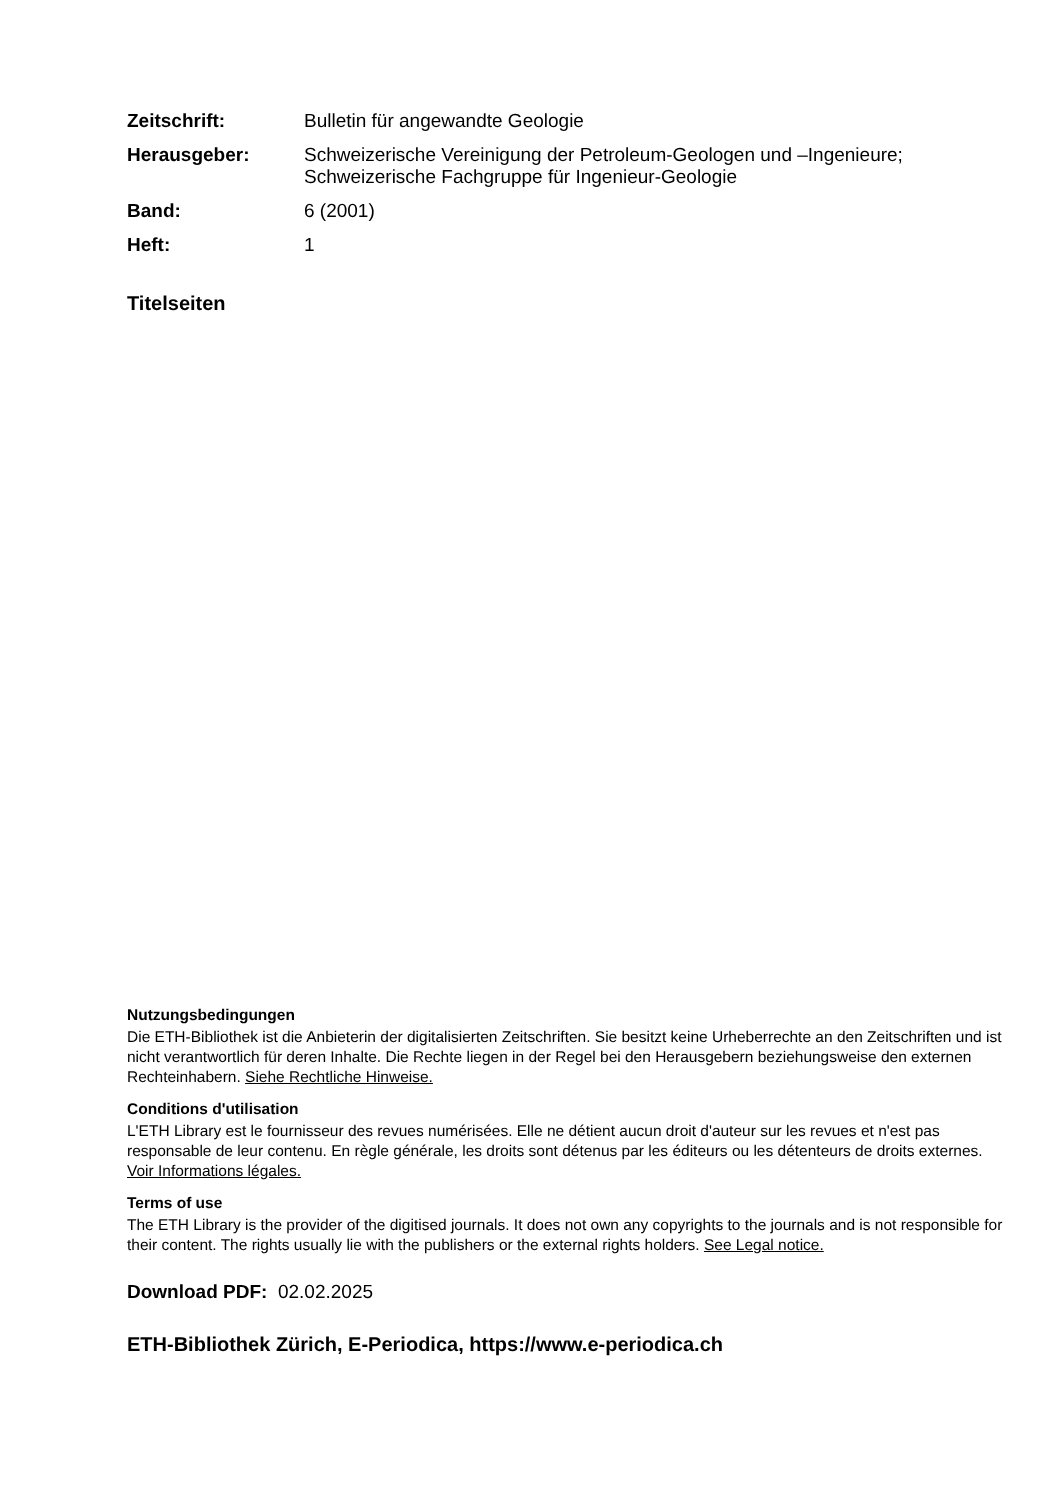Zeitschrift:
Bulletin für angewandte Geologie
Herausgeber:
Schweizerische Vereinigung der Petroleum-Geologen und –Ingenieure; Schweizerische Fachgruppe für Ingenieur-Geologie
Band:
6 (2001)
Heft:
1
Titelseiten
Nutzungsbedingungen
Die ETH-Bibliothek ist die Anbieterin der digitalisierten Zeitschriften. Sie besitzt keine Urheberrechte an den Zeitschriften und ist nicht verantwortlich für deren Inhalte. Die Rechte liegen in der Regel bei den Herausgebern beziehungsweise den externen Rechteinhabern. Siehe Rechtliche Hinweise.
Conditions d'utilisation
L'ETH Library est le fournisseur des revues numérisées. Elle ne détient aucun droit d'auteur sur les revues et n'est pas responsable de leur contenu. En règle générale, les droits sont détenus par les éditeurs ou les détenteurs de droits externes. Voir Informations légales.
Terms of use
The ETH Library is the provider of the digitised journals. It does not own any copyrights to the journals and is not responsible for their content. The rights usually lie with the publishers or the external rights holders. See Legal notice.
Download PDF: 02.02.2025
ETH-Bibliothek Zürich, E-Periodica, https://www.e-periodica.ch